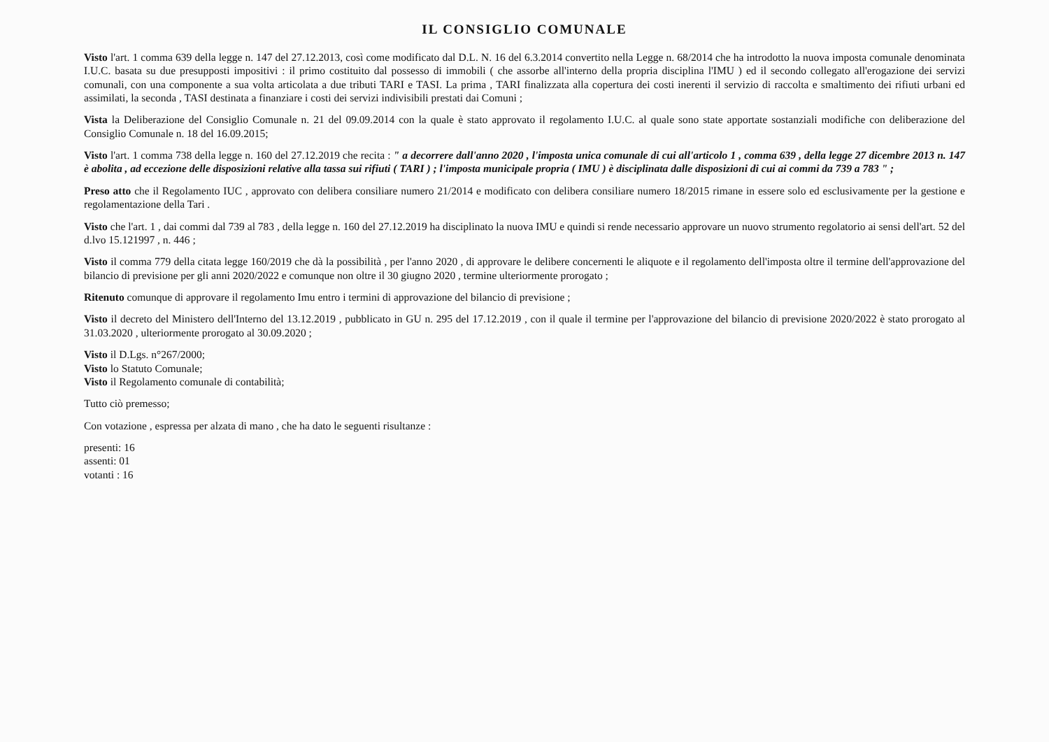IL CONSIGLIO COMUNALE
Visto l'art. 1 comma 639 della legge n. 147 del 27.12.2013, così come modificato dal D.L. N. 16 del 6.3.2014 convertito nella Legge n. 68/2014 che ha introdotto la nuova imposta comunale denominata I.U.C. basata su due presupposti impositivi : il primo costituito dal possesso di immobili ( che assorbe all'interno della propria disciplina l'IMU ) ed il secondo collegato all'erogazione dei servizi comunali, con una componente a sua volta articolata a due tributi TARI e TASI. La prima , TARI finalizzata alla copertura dei costi inerenti il servizio di raccolta e smaltimento dei rifiuti urbani ed assimilati, la seconda , TASI destinata a finanziare i costi dei servizi indivisibili prestati dai Comuni ;
Vista la Deliberazione del Consiglio Comunale n. 21 del 09.09.2014 con la quale è stato approvato il regolamento I.U.C. al quale sono state apportate sostanziali modifiche con deliberazione del Consiglio Comunale n. 18 del 16.09.2015;
Visto l'art. 1 comma 738 della legge n. 160 del 27.12.2019 che recita : " a decorrere dall'anno 2020 , l'imposta unica comunale di cui all'articolo 1 , comma 639 , della legge 27 dicembre 2013 n. 147 è abolita , ad eccezione delle disposizioni relative alla tassa sui rifiuti ( TARI ) ; l'imposta municipale propria ( IMU ) è disciplinata dalle disposizioni di cui ai commi da 739 a 783 " ;
Preso atto che il Regolamento IUC , approvato con delibera consiliare numero 21/2014 e modificato con delibera consiliare numero 18/2015 rimane in essere solo ed esclusivamente per la gestione e regolamentazione della Tari .
Visto che l'art. 1 , dai commi dal 739 al 783 , della legge n. 160 del 27.12.2019 ha disciplinato la nuova IMU e quindi si rende necessario approvare un nuovo strumento regolatorio ai sensi dell'art. 52 del d.lvo 15.121997 , n. 446 ;
Visto il comma 779 della citata legge 160/2019 che dà la possibilità , per l'anno 2020 , di approvare le delibere concernenti le aliquote e il regolamento dell'imposta oltre il termine dell'approvazione del bilancio di previsione per gli anni 2020/2022 e comunque non oltre il 30 giugno 2020 , termine ulteriormente prorogato ;
Ritenuto comunque di approvare il regolamento Imu entro i termini di approvazione del bilancio di previsione ;
Visto il decreto del Ministero dell'Interno del 13.12.2019 , pubblicato in GU n. 295 del 17.12.2019 , con il quale il termine per l'approvazione del bilancio di previsione 2020/2022 è stato prorogato al 31.03.2020 , ulteriormente prorogato al 30.09.2020 ;
Visto il D.Lgs. n°267/2000;
Visto lo Statuto Comunale;
Visto il Regolamento comunale di contabilità;
Tutto ciò premesso;
Con votazione , espressa per alzata di mano , che ha dato le seguenti risultanze :
presenti: 16
assenti: 01
votanti : 16